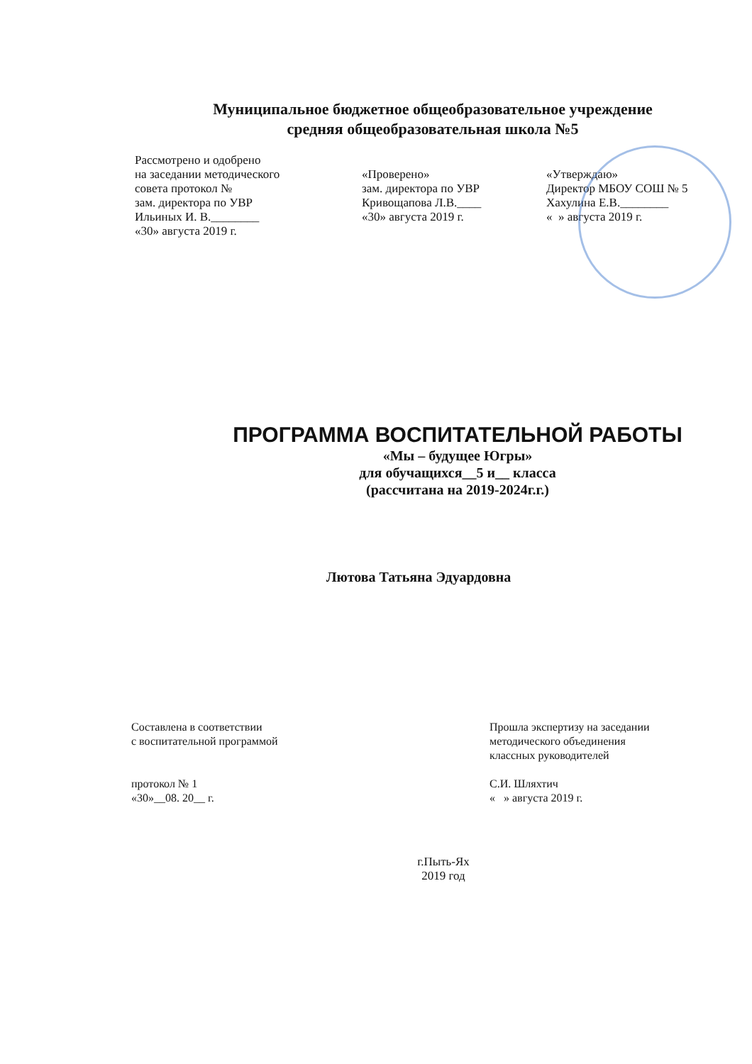Муниципальное бюджетное общеобразовательное учреждение
средняя общеобразовательная школа №5
Рассмотрено и одобрено
на заседании методического
совета протокол №
зам. директора по УВР
Ильиных И. В.________
«30» августа 2019 г.
«Проверено»
зам. директора по УВР
Кривощапова Л.В.____
«30» августа 2019 г.
«Утверждаю»
Директор МБОУ СОШ № 5
Хахулина Е.В.________
« » августа 2019 г.
ПРОГРАММА ВОСПИТАТЕЛЬНОЙ РАБОТЫ
«Мы – будущее Югры»
для обучащихся__5 и__ класса
(рассчитана на 2019-2024г.г.)
Лютова Татьяна Эдуардовна
Составлена в соответствии
с воспитательной программой
протокол № 1
«30»__08. 20__ г.
Прошла экспертизу на заседании
методического объединения
классных руководителей
С.И. Шляхтич
« » августа 2019 г.
г.Пыть-Ях
2019 год